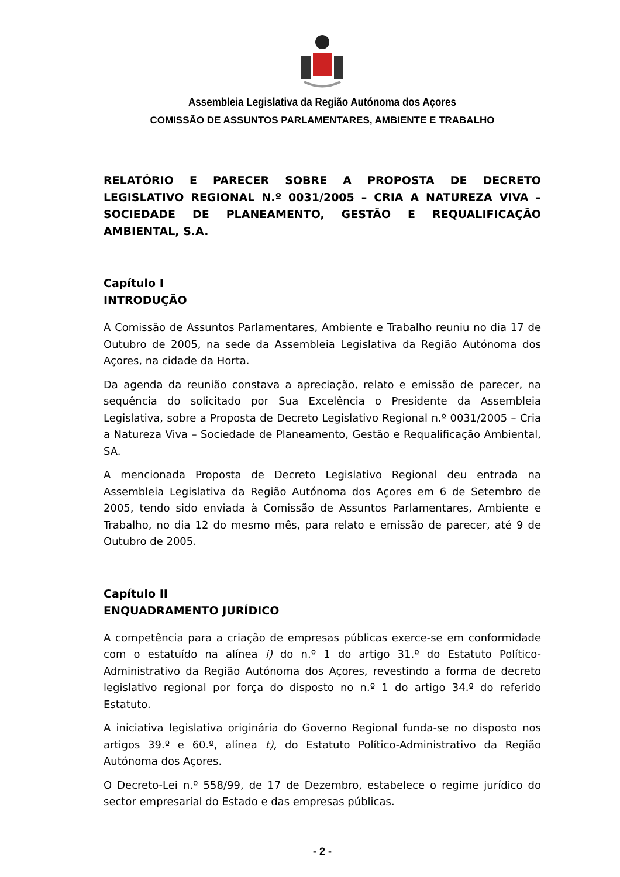Assembleia Legislativa da Região Autónoma dos Açores
COMISSÃO DE ASSUNTOS PARLAMENTARES, AMBIENTE E TRABALHO
RELATÓRIO E PARECER SOBRE A PROPOSTA DE DECRETO LEGISLATIVO REGIONAL N.º 0031/2005 – CRIA A NATUREZA VIVA – SOCIEDADE DE PLANEAMENTO, GESTÃO E REQUALIFICAÇÃO AMBIENTAL, S.A.
Capítulo I
INTRODUÇÃO
A Comissão de Assuntos Parlamentares, Ambiente e Trabalho reuniu no dia 17 de Outubro de 2005, na sede da Assembleia Legislativa da Região Autónoma dos Açores, na cidade da Horta.
Da agenda da reunião constava a apreciação, relato e emissão de parecer, na sequência do solicitado por Sua Excelência o Presidente da Assembleia Legislativa, sobre a Proposta de Decreto Legislativo Regional n.º 0031/2005 – Cria a Natureza Viva – Sociedade de Planeamento, Gestão e Requalificação Ambiental, SA.
A mencionada Proposta de Decreto Legislativo Regional deu entrada na Assembleia Legislativa da Região Autónoma dos Açores em 6 de Setembro de 2005, tendo sido enviada à Comissão de Assuntos Parlamentares, Ambiente e Trabalho, no dia 12 do mesmo mês, para relato e emissão de parecer, até 9 de Outubro de 2005.
Capítulo II
ENQUADRAMENTO JURÍDICO
A competência para a criação de empresas públicas exerce-se em conformidade com o estatuído na alínea i) do n.º 1 do artigo 31.º do Estatuto Político-Administrativo da Região Autónoma dos Açores, revestindo a forma de decreto legislativo regional por força do disposto no n.º 1 do artigo 34.º do referido Estatuto.
A iniciativa legislativa originária do Governo Regional funda-se no disposto nos artigos 39.º e 60.º, alínea t), do Estatuto Político-Administrativo da Região Autónoma dos Açores.
O Decreto-Lei n.º 558/99, de 17 de Dezembro, estabelece o regime jurídico do sector empresarial do Estado e das empresas públicas.
- 2 -